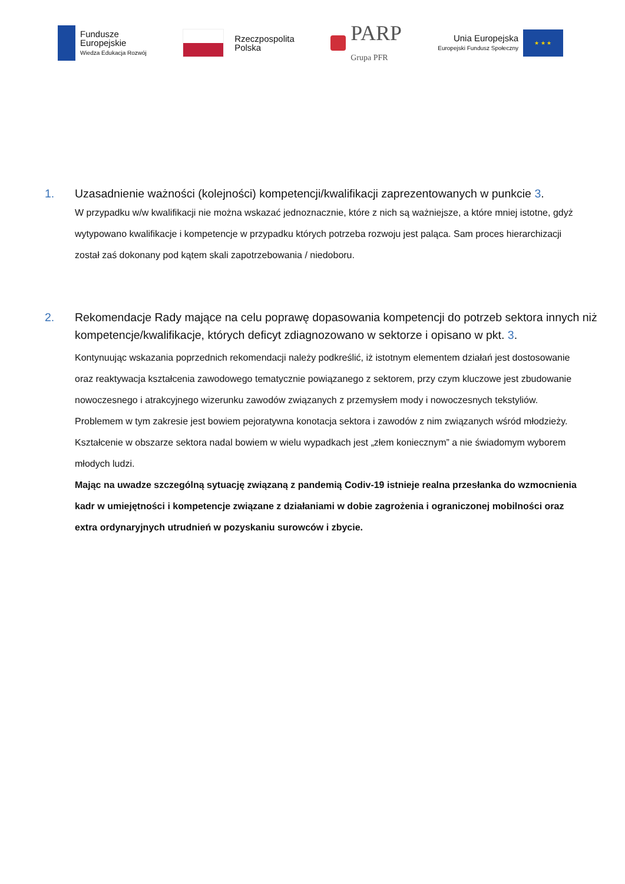Fundusze
Europejskie
Wiedza Edukacja Rozwój
Rzeczpospolita
Polska
PARP
Grupa PFR
Unia Europejska
Europejski Fundusz Społeczny
★ ★ ★
1. Uzasadnienie ważności (kolejności) kompetencji/kwalifikacji zaprezentowanych w punkcie 3.
W przypadku w/w kwalifikacji nie można wskazać jednoznacznie, które z nich są ważniejsze, a które mniej istotne, gdyż wytypowano kwalifikacje i kompetencje w przypadku których potrzeba rozwoju jest paląca. Sam proces hierarchizacji został zaś dokonany pod kątem skali zapotrzebowania / niedoboru.
2. Rekomendacje Rady mające na celu poprawę dopasowania kompetencji do potrzeb sektora innych niż kompetencje/kwalifikacje, których deficyt zdiagnozowano w sektorze i opisano w pkt. 3.
Kontynuując wskazania poprzednich rekomendacji należy podkreślić, iż istotnym elementem działań jest dostosowanie oraz reaktywacja kształcenia zawodowego tematycznie powiązanego z sektorem, przy czym kluczowe jest zbudowanie nowoczesnego i atrakcyjnego wizerunku zawodów związanych z przemysłem mody i nowoczesnych tekstyliów. Problemem w tym zakresie jest bowiem pejoratywna konotacja sektora i zawodów z nim związanych wśród młodzieży. Kształcenie w obszarze sektora nadal bowiem w wielu wypadkach jest „złem koniecznym” a nie świadomym wyborem młodych ludzi.
Mając na uwadze szczególną sytuację związaną z pandemią Codiv-19 istnieje realna przesłanka do wzmocnienia kadr w umiejętności i kompetencje związane z działaniami w dobie zagrożenia i ograniczonej mobilności oraz extra ordynaryjnych utrudnień w pozyskaniu surowców i zbycie.